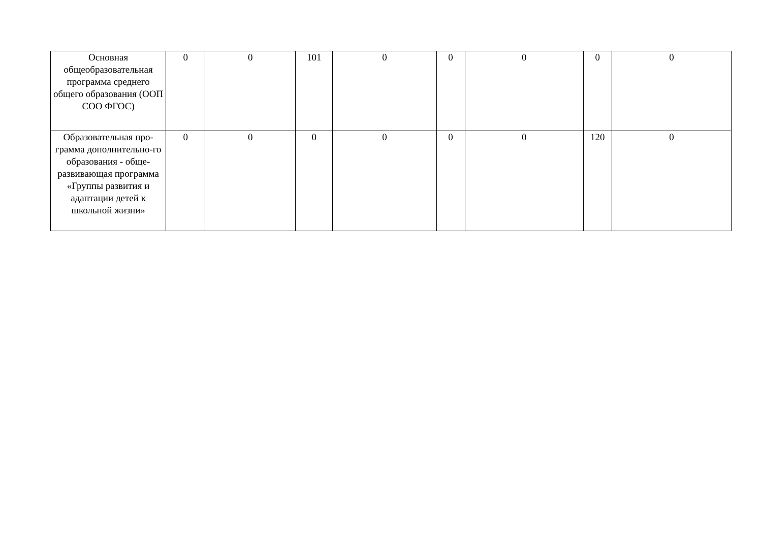| Основная общеобразовательная программа среднего общего образования (ООП СОО ФГОС) | 0 | 0 | 101 | 0 | 0 | 0 | 0 | 0 |
| Образовательная про-грамма дополнительно-го образования - обще-развивающая программа «Группы развития и адаптации детей к школьной жизни» | 0 | 0 | 0 | 0 | 0 | 0 | 120 | 0 |